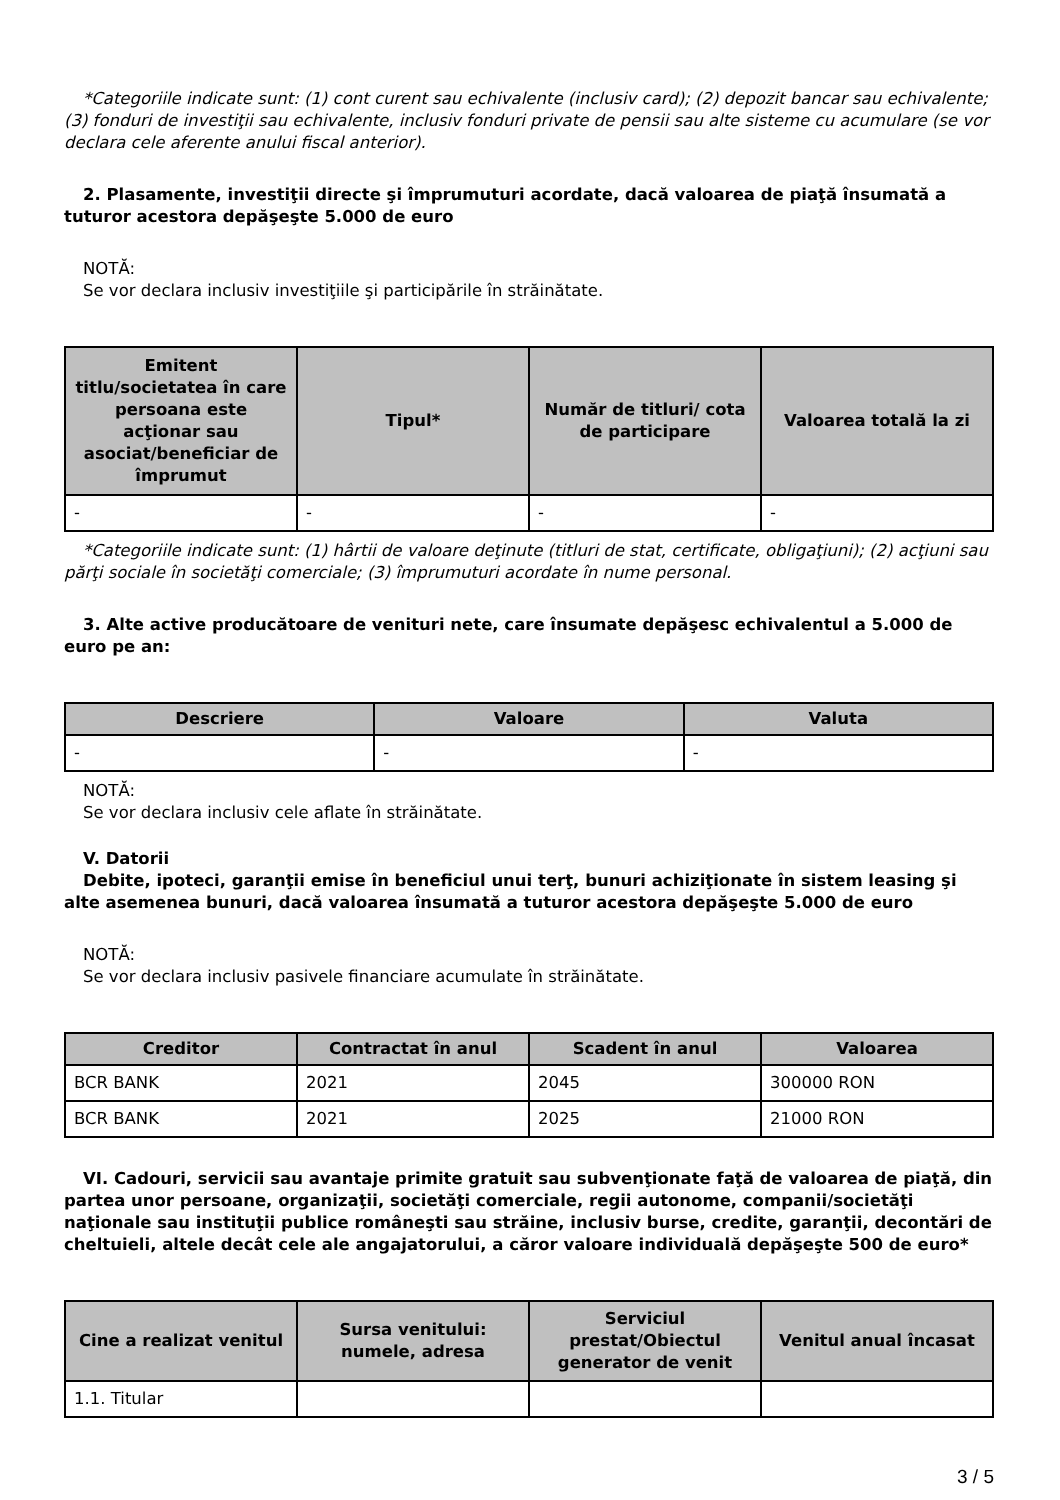*Categoriile indicate sunt: (1) cont curent sau echivalente (inclusiv card); (2) depozit bancar sau echivalente; (3) fonduri de investiţii sau echivalente, inclusiv fonduri private de pensii sau alte sisteme cu acumulare (se vor declara cele aferente anului fiscal anterior).
2. Plasamente, investiţii directe şi împrumuturi acordate, dacă valoarea de piaţă însumată a tuturor acestora depăşeşte 5.000 de euro
NOTĂ:
Se vor declara inclusiv investiţiile şi participările în străinătate.
| Emitent titlu/societatea în care persoana este acţionar sau asociat/beneficiar de împrumut | Tipul* | Număr de titluri/ cota de participare | Valoarea totală la zi |
| --- | --- | --- | --- |
| - | - | - | - |
*Categoriile indicate sunt: (1) hârtii de valoare deţinute (titluri de stat, certificate, obligaţiuni); (2) acţiuni sau părţi sociale în societăţi comerciale; (3) împrumuturi acordate în nume personal.
3. Alte active producătoare de venituri nete, care însumate depăşesc echivalentul a 5.000 de euro pe an:
| Descriere | Valoare | Valuta |
| --- | --- | --- |
| - | - | - |
NOTĂ:
Se vor declara inclusiv cele aflate în străinătate.
V. Datorii
Debite, ipoteci, garanţii emise în beneficiul unui terţ, bunuri achiziţionate în sistem leasing şi alte asemenea bunuri, dacă valoarea însumată a tuturor acestora depăşeşte 5.000 de euro
NOTĂ:
Se vor declara inclusiv pasivele financiare acumulate în străinătate.
| Creditor | Contractat în anul | Scadent în anul | Valoarea |
| --- | --- | --- | --- |
| BCR BANK | 2021 | 2045 | 300000 RON |
| BCR BANK | 2021 | 2025 | 21000 RON |
VI. Cadouri, servicii sau avantaje primite gratuit sau subvenţionate faţă de valoarea de piaţă, din partea unor persoane, organizaţii, societăţi comerciale, regii autonome, companii/societăţi naţionale sau instituţii publice româneşti sau străine, inclusiv burse, credite, garanţii, decontări de cheltuieli, altele decât cele ale angajatorului, a căror valoare individuală depăşeşte 500 de euro*
| Cine a realizat venitul | Sursa venitului: numele, adresa | Serviciul prestat/Obiectul generator de venit | Venitul anual încasat |
| --- | --- | --- | --- |
| 1.1. Titular | | | |
3 / 5